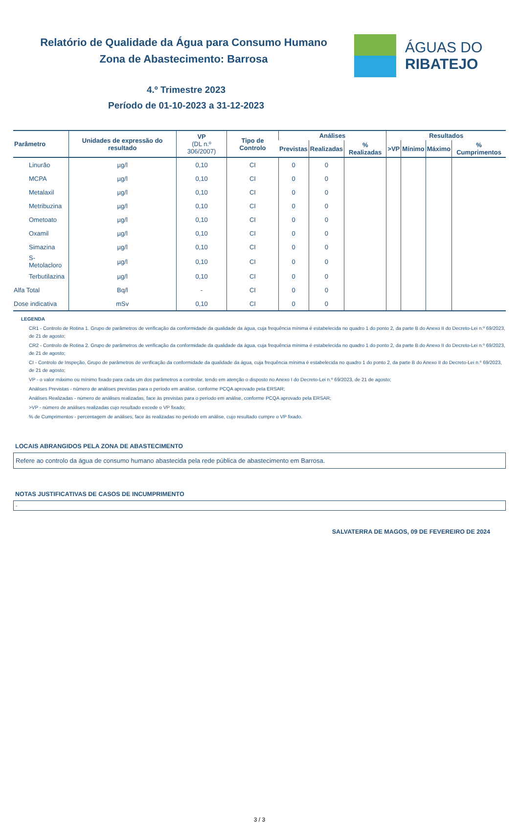Relatório de Qualidade da Água para Consumo Humano
Zona de Abastecimento: Barrosa
ÁGUAS DO
RIBATEJO
4.º Trimestre 2023
Período de 01-10-2023 a 31-12-2023
| Parâmetro | Unidades de expressão do resultado | VP (DL n.º 306/2007) | Tipo de Controlo | Análises | | | Resultados | | | |
| --- | --- | --- | --- | --- | --- | --- | --- | --- | --- | --- |
| | | | | Previstas | Realizadas | % Realizadas | >VP | Mínimo | Máximo | % Cumprimentos |
| Linurão | µg/l | 0,10 | CI | 0 | 0 | | | | | |
| MCPA | µg/l | 0,10 | CI | 0 | 0 | | | | | |
| Metalaxil | µg/l | 0,10 | CI | 0 | 0 | | | | | |
| Metribuzina | µg/l | 0,10 | CI | 0 | 0 | | | | | |
| Ometoato | µg/l | 0,10 | CI | 0 | 0 | | | | | |
| Oxamil | µg/l | 0,10 | CI | 0 | 0 | | | | | |
| Simazina | µg/l | 0,10 | CI | 0 | 0 | | | | | |
| S-Metolacloro | µg/l | 0,10 | CI | 0 | 0 | | | | | |
| Terbutilazina | µg/l | 0,10 | CI | 0 | 0 | | | | | |
| Alfa Total | Bq/l | - | CI | 0 | 0 | | | | | |
| Dose indicativa | mSv | 0,10 | CI | 0 | 0 | | | | | |
LEGENDA
CR1 - Controlo de Rotina 1. Grupo de parâmetros de verificação da conformidade da qualidade da água, cuja frequência mínima é estabelecida no quadro 1 do ponto 2, da parte B do Anexo II do Decreto-Lei n.º 69/2023, de 21 de agosto;
CR2 - Controlo de Rotina 2. Grupo de parâmetros de verificação da conformidade da qualidade da água, cuja frequência mínima é estabelecida no quadro 1 do ponto 2, da parte B do Anexo II do Decreto-Lei n.º 69/2023, de 21 de agosto;
CI - Controlo de Inspeção. Grupo de parâmetros de verificação da conformidade da qualidade da água, cuja frequência mínima é estabelecida no quadro 1 do ponto 2, da parte B do Anexo II do Decreto-Lei n.º 69/2023, de 21 de agosto;
VP - o valor máximo ou mínimo fixado para cada um dos parâmetros a controlar, tendo em atenção o disposto no Anexo I do Decreto-Lei n.º 69/2023, de 21 de agosto;
Análises Previstas - número de análises previstas para o período em análise, conforme PCQA aprovado pela ERSAR;
Análises Realizadas - número de análises realizadas, face às previstas para o período em análise, conforme PCQA aprovado pela ERSAR;
>VP - número de análises realizadas cujo resultado excede o VP fixado;
% de Cumprimentos - percentagem de análises, face às realizadas no periodo em análise, cujo resultado cumpre o VP fixado.
LOCAIS ABRANGIDOS PELA ZONA DE ABASTECIMENTO
Refere ao controlo da água de consumo humano abastecida pela rede pública de abastecimento em Barrosa.
NOTAS JUSTIFICATIVAS DE CASOS DE INCUMPRIMENTO
-
SALVATERRA DE MAGOS, 09 DE FEVEREIRO DE 2024
3 / 3